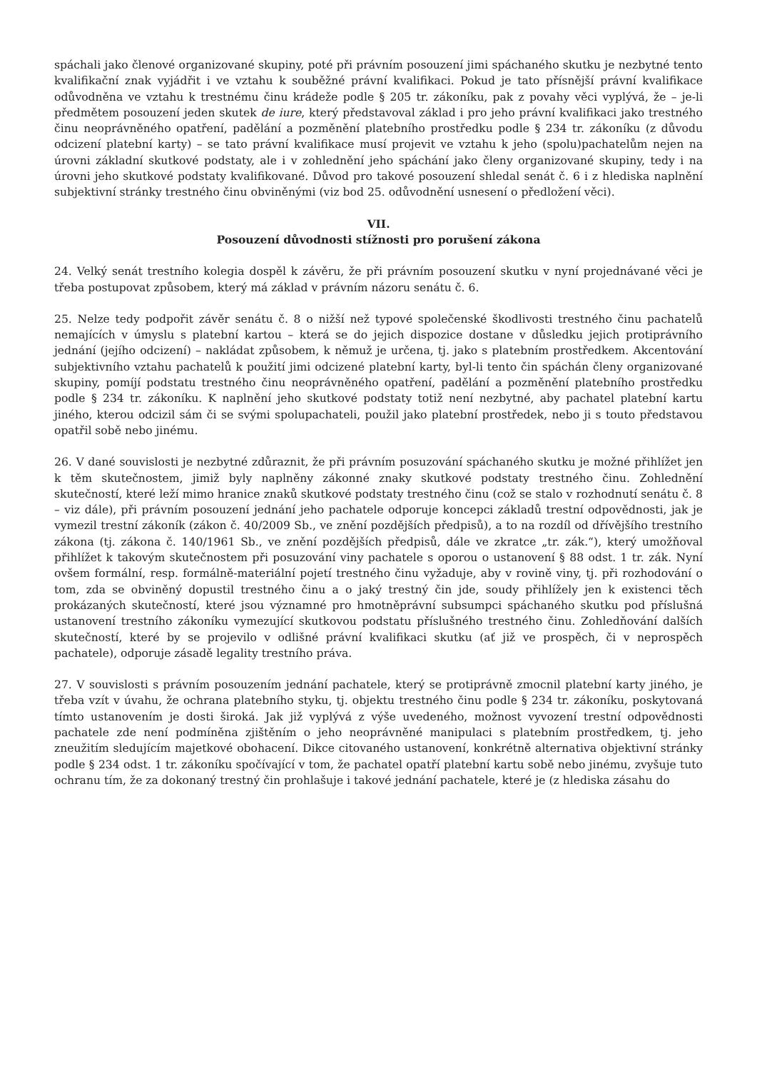spáchali jako členové organizované skupiny, poté při právním posouzení jimi spáchaného skutku je nezbytné tento kvalifikační znak vyjádřit i ve vztahu k souběžné právní kvalifikaci. Pokud je tato přísnější právní kvalifikace odůvodněna ve vztahu k trestnému činu krádeže podle § 205 tr. zákoníku, pak z povahy věci vyplývá, že – je-li předmětem posouzení jeden skutek de iure, který představoval základ i pro jeho právní kvalifikaci jako trestného činu neoprávněného opatření, padělání a pozměnění platebního prostředku podle § 234 tr. zákoníku (z důvodu odcizení platební karty) – se tato právní kvalifikace musí projevit ve vztahu k jeho (spolu)pachatelům nejen na úrovni základní skutkové podstaty, ale i v zohlednění jeho spáchání jako členy organizované skupiny, tedy i na úrovni jeho skutkové podstaty kvalifikované. Důvod pro takové posouzení shledal senát č. 6 i z hlediska naplnění subjektivní stránky trestného činu obviněnými (viz bod 25. odůvodnění usnesení o předložení věci).
VII.
Posouzení důvodnosti stížnosti pro porušení zákona
24. Velký senát trestního kolegia dospěl k závěru, že při právním posouzení skutku v nyní projednávané věci je třeba postupovat způsobem, který má základ v právním názoru senátu č. 6.
25. Nelze tedy podpořit závěr senátu č. 8 o nižší než typové společenské škodlivosti trestného činu pachatelů nemajících v úmyslu s platební kartou – která se do jejich dispozice dostane v důsledku jejich protiprávního jednání (jejího odcizení) – nakládat způsobem, k němuž je určena, tj. jako s platebním prostředkem. Akcentování subjektivního vztahu pachatelů k použití jimi odcizené platební karty, byl-li tento čin spáchán členy organizované skupiny, pomíjí podstatu trestného činu neoprávněného opatření, padělání a pozměnění platebního prostředku podle § 234 tr. zákoníku. K naplnění jeho skutkové podstaty totiž není nezbytné, aby pachatel platební kartu jiného, kterou odcizil sám či se svými spolupachateli, použil jako platební prostředek, nebo ji s touto představou opatřil sobě nebo jinému.
26. V dané souvislosti je nezbytné zdůraznit, že při právním posuzování spáchaného skutku je možné přihlížet jen k těm skutečnostem, jimiž byly naplněny zákonné znaky skutkové podstaty trestného činu. Zohlednění skutečností, které leží mimo hranice znaků skutkové podstaty trestného činu (což se stalo v rozhodnutí senátu č. 8 – viz dále), při právním posouzení jednání jeho pachatele odporuje koncepci základů trestní odpovědnosti, jak je vymezil trestní zákoník (zákon č. 40/2009 Sb., ve znění pozdějších předpisů), a to na rozdíl od dřívějšího trestního zákona (tj. zákona č. 140/1961 Sb., ve znění pozdějších předpisů, dále ve zkratce „tr. zák.“), který umožňoval přihlížet k takovým skutečnostem při posuzování viny pachatele s oporou o ustanovení § 88 odst. 1 tr. zák. Nyní ovšem formální, resp. formálně-materiální pojetí trestného činu vyžaduje, aby v rovině viny, tj. při rozhodování o tom, zda se obviněný dopustil trestného činu a o jaký trestný čin jde, soudy přihlížely jen k existenci těch prokázaných skutečností, které jsou významné pro hmotněprávní subsumpci spáchaného skutku pod příslušná ustanovení trestního zákoníku vymezující skutkovou podstatu příslušného trestného činu. Zohledňování dalších skutečností, které by se projevilo v odlišné právní kvalifikaci skutku (ať již ve prospěch, či v neprospěch pachatele), odporuje zásadě legality trestního práva.
27. V souvislosti s právním posouzením jednání pachatele, který se protiprávně zmocnil platební karty jiného, je třeba vzít v úvahu, že ochrana platebního styku, tj. objektu trestného činu podle § 234 tr. zákoníku, poskytovaná tímto ustanovením je dosti široká. Jak již vyplývá z výše uvedeného, možnost vyvození trestní odpovědnosti pachatele zde není podmíněna zjištěním o jeho neoprávněné manipulaci s platebním prostředkem, tj. jeho zneužitím sledujícím majetkové obohacení. Dikce citovaného ustanovení, konkrétně alternativa objektivní stránky podle § 234 odst. 1 tr. zákoníku spočívající v tom, že pachatel opatří platební kartu sobě nebo jinému, zvyšuje tuto ochranu tím, že za dokonaný trestný čin prohlašuje i takové jednání pachatele, které je (z hlediska zásahu do